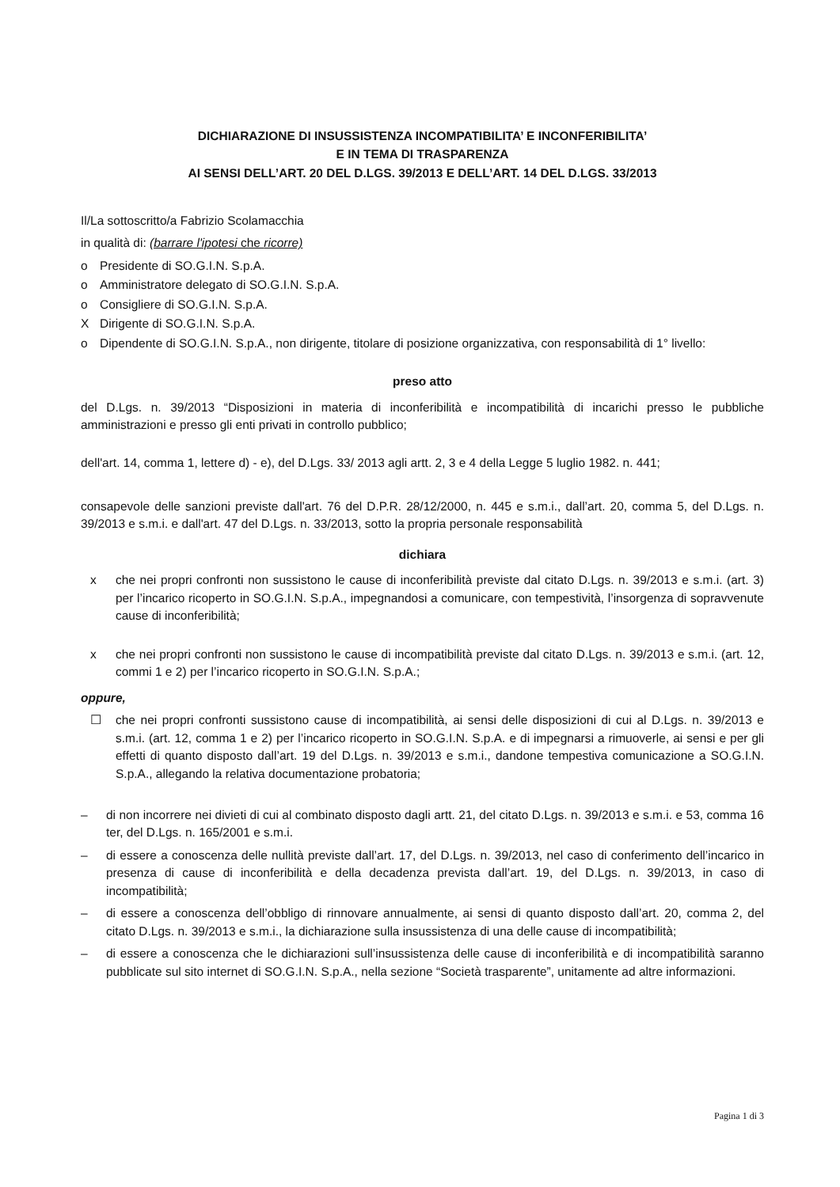DICHIARAZIONE DI INSUSSISTENZA INCOMPATIBILITA’ E INCONFERIBILITA’
E IN TEMA DI TRASPARENZA
AI SENSI DELL’ART. 20 DEL D.LGS. 39/2013 E DELL’ART. 14 DEL D.LGS. 33/2013
Il/La sottoscritto/a Fabrizio Scolamacchia
in qualità di: (barrare l'ipotesi che ricorre)
o Presidente di SO.G.I.N. S.p.A.
o Amministratore delegato di SO.G.I.N. S.p.A.
o Consigliere di SO.G.I.N. S.p.A.
X Dirigente di SO.G.I.N. S.p.A.
o Dipendente di SO.G.I.N. S.p.A., non dirigente, titolare di posizione organizzativa, con responsabilità di 1° livello:
preso atto
del D.Lgs. n. 39/2013 “Disposizioni in materia di inconferibilità e incompatibilità di incarichi presso le pubbliche amministrazioni e presso gli enti privati in controllo pubblico;
dell'art. 14, comma 1, lettere d) - e), del D.Lgs. 33/ 2013 agli artt. 2, 3 e 4 della Legge 5 luglio 1982. n. 441;
consapevole delle sanzioni previste dall'art. 76 del D.P.R. 28/12/2000, n. 445 e s.m.i., dall’art. 20, comma 5, del D.Lgs. n. 39/2013 e s.m.i. e dall'art. 47 del D.Lgs. n. 33/2013, sotto la propria personale responsabilità
dichiara
x che nei propri confronti non sussistono le cause di inconferibilità previste dal citato D.Lgs. n. 39/2013 e s.m.i. (art. 3) per l’incarico ricoperto in SO.G.I.N. S.p.A., impegnandosi a comunicare, con tempestività, l’insorgenza di sopravvenute cause di inconferibilità;
x che nei propri confronti non sussistono le cause di incompatibilità previste dal citato D.Lgs. n. 39/2013 e s.m.i. (art. 12, commi 1 e 2) per l’incarico ricoperto in SO.G.I.N. S.p.A.;
oppure,
☐ che nei propri confronti sussistono cause di incompatibilità, ai sensi delle disposizioni di cui al D.Lgs. n. 39/2013 e s.m.i. (art. 12, comma 1 e 2) per l’incarico ricoperto in SO.G.I.N. S.p.A. e di impegnarsi a rimuoverle, ai sensi e per gli effetti di quanto disposto dall’art. 19 del D.Lgs. n. 39/2013 e s.m.i., dandone tempestiva comunicazione a SO.G.I.N. S.p.A., allegando la relativa documentazione probatoria;
– di non incorrere nei divieti di cui al combinato disposto dagli artt. 21, del citato D.Lgs. n. 39/2013 e s.m.i. e 53, comma 16 ter, del D.Lgs. n. 165/2001 e s.m.i.
– di essere a conoscenza delle nullità previste dall’art. 17, del D.Lgs. n. 39/2013, nel caso di conferimento dell’incarico in presenza di cause di inconferibilità e della decadenza prevista dall’art. 19, del D.Lgs. n. 39/2013, in caso di incompatibilità;
– di essere a conoscenza dell’obbligo di rinnovare annualmente, ai sensi di quanto disposto dall’art. 20, comma 2, del citato D.Lgs. n. 39/2013 e s.m.i., la dichiarazione sulla insussistenza di una delle cause di incompatibilità;
– di essere a conoscenza che le dichiarazioni sull’insussistenza delle cause di inconferibilità e di incompatibilità saranno pubblicate sul sito internet di SO.G.I.N. S.p.A., nella sezione “Società trasparente”, unitamente ad altre informazioni.
Pagina 1 di 3